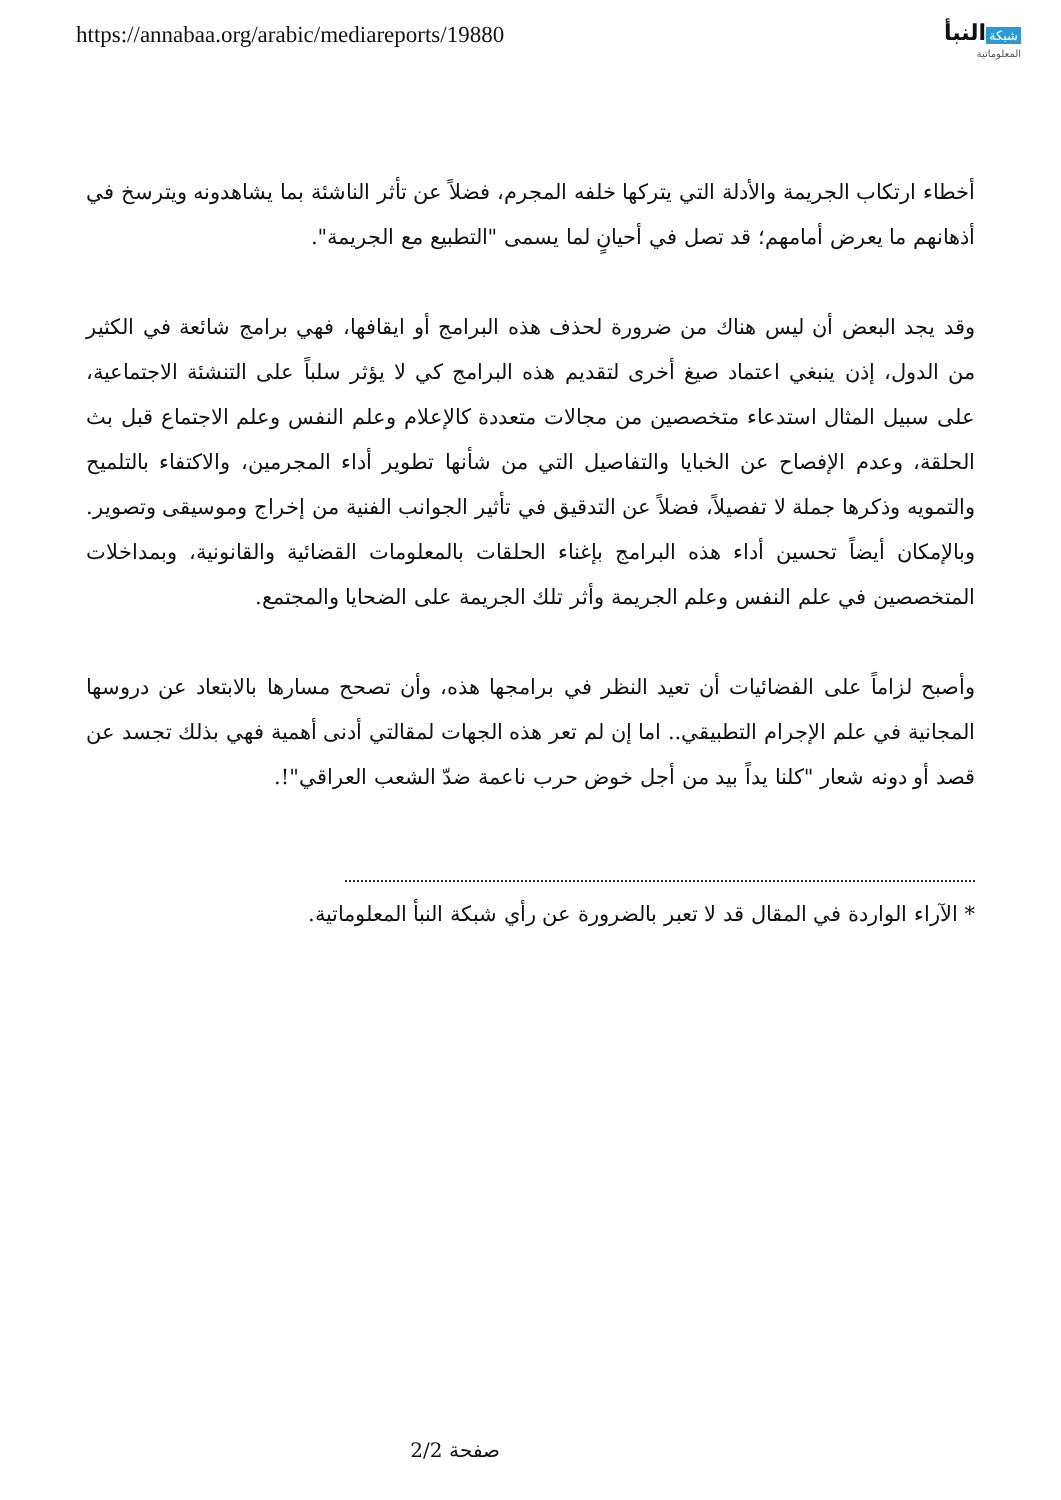https://annabaa.org/arabic/mediareports/19880
شبكة النبأ
المعلوماتية
أخطاء ارتكاب الجريمة والأدلة التي يتركها خلفه المجرم، فضلاً عن تأثر الناشئة بما يشاهدونه ويترسخ في أذهانهم ما يعرض أمامهم؛ قد تصل في أحيانٍ لما يسمى "التطبيع مع الجريمة".
وقد يجد البعض أن ليس هناك من ضرورة لحذف هذه البرامج أو ايقافها، فهي برامج شائعة في الكثير من الدول، إذن ينبغي اعتماد صيغ أخرى لتقديم هذه البرامج كي لا يؤثر سلباً على التنشئة الاجتماعية، على سبيل المثال استدعاء متخصصين من مجالات متعددة كالإعلام وعلم النفس وعلم الاجتماع قبل بث الحلقة، وعدم الإفصاح عن الخبايا والتفاصيل التي من شأنها تطوير أداء المجرمين، والاكتفاء بالتلميح والتمويه وذكرها جملة لا تفصيلاً، فضلاً عن التدقيق في تأثير الجوانب الفنية من إخراج وموسيقى وتصوير. وبالإمكان أيضاً تحسين أداء هذه البرامج بإغناء الحلقات بالمعلومات القضائية والقانونية، وبمداخلات المتخصصين في علم النفس وعلم الجريمة وأثر تلك الجريمة على الضحايا والمجتمع.
وأصبح لزاماً على الفضائيات أن تعيد النظر في برامجها هذه، وأن تصحح مسارها بالابتعاد عن دروسها المجانية في علم الإجرام التطبيقي.. اما إن لم تعر هذه الجهات لمقالتي أدنى أهمية فهي بذلك تجسد عن قصد أو دونه شعار "كلنا يداً بيد من أجل خوض حرب ناعمة ضدّ الشعب العراقي"!.
* الآراء الواردة في المقال قد لا تعبر بالضرورة عن رأي شبكة النبأ المعلوماتية.
صفحة 2/2